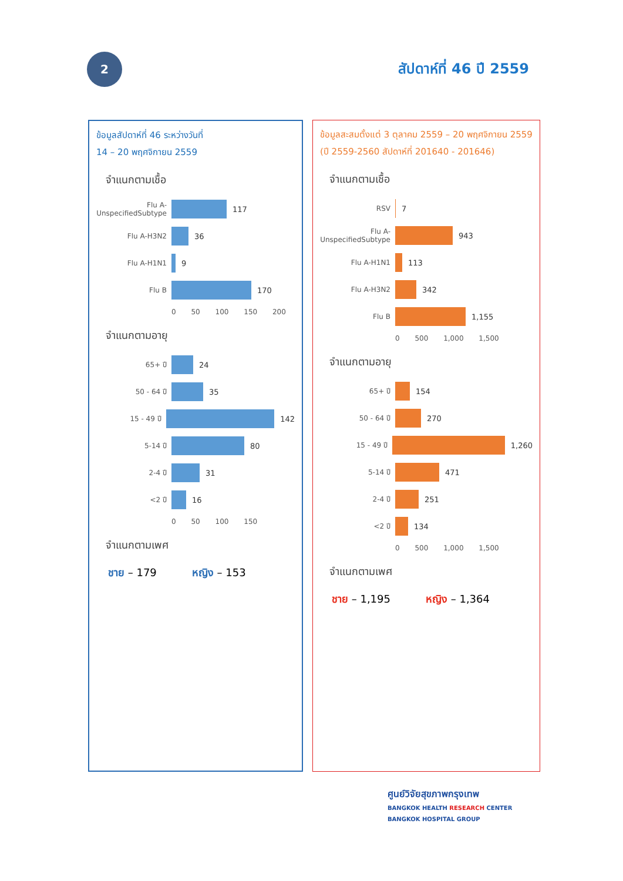2
สัปดาห์ที่ 46 ปี 2559
ข้อมูลสัปดาห์ที่ 46 ระหว่างวันที่
14 – 20 พฤศจิกายน 2559
จำแนกตามเชื้อ
Flu A-UnspecifiedSubtype
117
Flu A-H3N2 36
Flu A-H1N1 9
Flu B 170
0 50 100 150 200
จำแนกตามอายุ
65+ ปี 24
50 - 64 ปี 35
15 - 49 ปี 142
5-14 ปี 80
2-4 ปี 31
<2 ปี 16
0 50 100 150
จำแนกตามเพศ
ชาย – 179 หญิง – 153
ข้อมูลสะสมตั้งแต่ 3 ตุลาคม 2559 – 20 พฤศจิกายน 2559 (ปี 2559-2560 สัปดาห์ที่ 201640 - 201646)
จำแนกตามเชื้อ
RSV 7
Flu A-UnspecifiedSubtype
943
Flu A-H1N1 113
Flu A-H3N2 342
Flu B 1,155
0 500 1,000 1,500
จำแนกตามอายุ
65+ ปี 154
50 - 64 ปี 270
15 - 49 ปี 1,260
5-14 ปี 471
2-4 ปี 251
<2 ปี 134
0 500 1,000 1,500
จำแนกตามเพศ
ชาย – 1,195 หญิง – 1,364
ศูนย์วิจัยสุขภาพกรุงเทพ
BANGKOK HEALTH RESEARCH CENTER
BANGKOK HOSPITAL GROUP